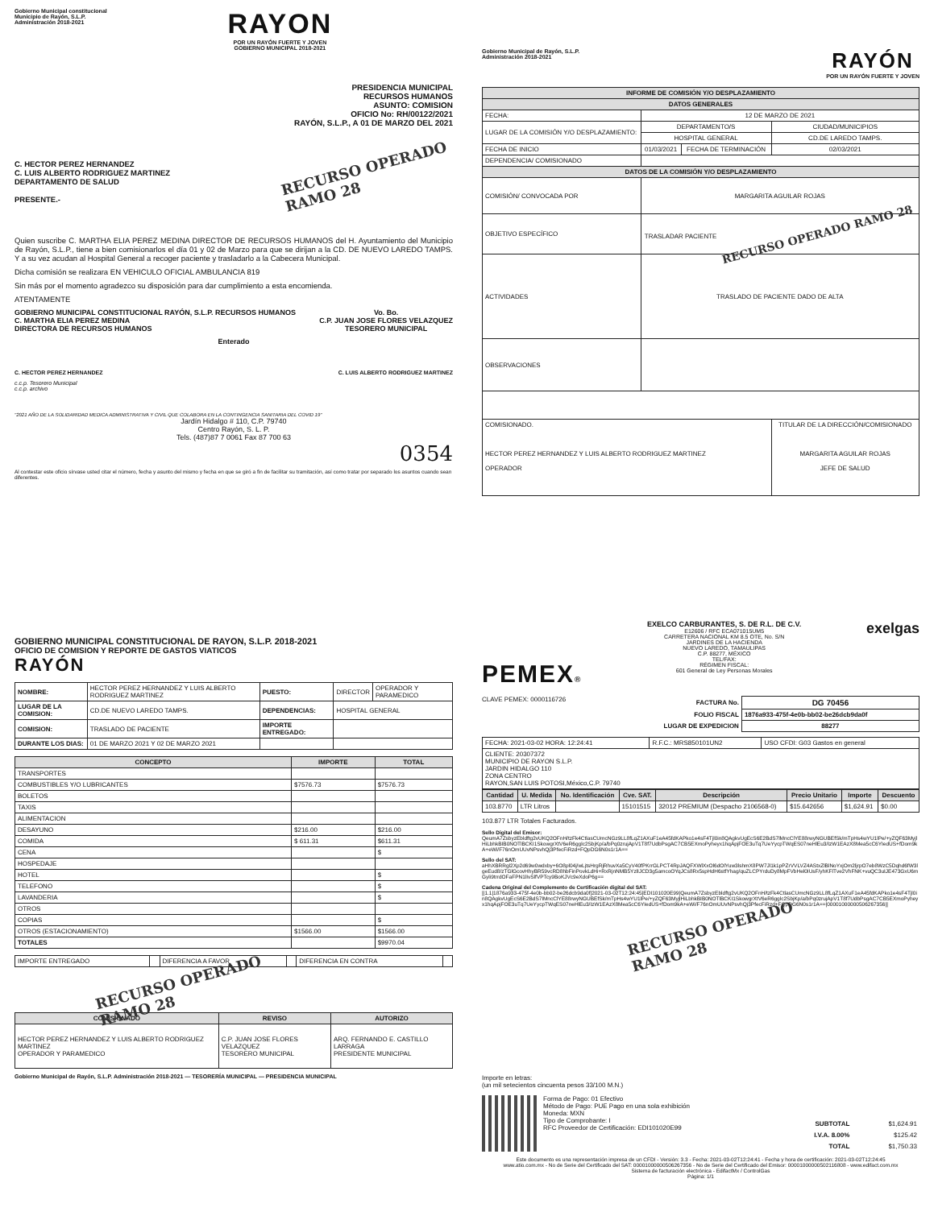Gobierno Municipal constitucional
Municipio de Rayón, S.L.P.
Administración 2018-2021
RAYON
POR UN RAYÓN FUERTE Y JOVEN
GOBIERNO MUNICIPAL 2018-2021
PRESIDENCIA MUNICIPAL
RECURSOS HUMANOS
ASUNTO: COMISION
OFICIO No: RH/00122/2021
RAYÓN, S.L.P., A 01 DE MARZO DEL 2021
C. HECTOR PEREZ HERNANDEZ
C. LUIS ALBERTO RODRIGUEZ MARTINEZ
DEPARTAMENTO DE SALUD
PRESENTE.-
RECURSO OPERADO
RAMO 28
Quien suscribe C. MARTHA ELIA PEREZ MEDINA DIRECTOR DE RECURSOS HUMANOS del H. Ayuntamiento del Municipio de Rayón, S.L.P., tiene a bien comisionarlos el día 01 y 02 de Marzo para que se dirijan a la CD. DE NUEVO LAREDO TAMPS. Y a su vez acudan al Hospital General a recoger paciente y trasladarlo a la Cabecera Municipal.
Dicha comisión se realizara EN VEHICULO OFICIAL AMBULANCIA 819
Sin más por el momento agradezco su disposición para dar cumplimiento a esta encomienda.
ATENTAMENTE
GOBIERNO MUNICIPAL CONSTITUCIONAL RAYÓN, S.L.P. RECURSOS HUMANOS
C. MARTHA ELIA PEREZ MEDINA
DIRECTORA DE RECURSOS HUMANOS
Vo. Bo.
C.P. JUAN JOSE FLORES VELAZQUEZ
TESORERO MUNICIPAL
Enterado
C. HECTOR PEREZ HERNANDEZ C. LUIS ALBERTO RODRIGUEZ MARTINEZ
c.c.p. Tesorero Municipal
c.c.p. archivo
"2021 AÑO DE LA SOLIDARIDAD MEDICA ADMINISTRATIVA Y CIVIL QUE COLABORA EN LA CONTINGENCIA SANITARIA DEL COVID 19"
Jardín Hidalgo # 110, C.P. 79740
Centro Rayón, S. L. P.
Tels. (487)87 7 0061 Fax 87 700 63
0354
Al contestar este oficio sírvase usted citar el número, fecha y asunto del mismo y fecha en que se giró a fin de facilitar su tramitación, así como tratar por separado los asuntos cuando sean diferentes.
Gobierno Municipal de Rayón, S.L.P.
Administración 2018-2021
RAYÓN
POR UN RAYÓN FUERTE Y JOVEN
| INFORME DE COMISIÓN Y/O DESPLAZAMIENTO | | | |
| --- | --- | --- | --- |
| DATOS GENERALES | | | |
| FECHA: | 12 DE MARZO DE 2021 | | |
| LUGAR DE LA COMISIÓN Y/O DESPLAZAMIENTO: | DEPARTAMENTO/S | | CIUDAD/MUNICIPIOS |
| | HOSPITAL GENERAL | | CD.DE LAREDO TAMPS. |
| FECHA DE INICIO | 01/03/2021 | FECHA DE TERMINACIÓN | 02/03/2021 |
| DEPENDENCIA/ COMISIONADO | | | |
| DATOS DE LA COMISIÓN Y/O DESPLAZAMIENTO | | | |
| COMISIÓN/ CONVOCADA POR | MARGARITA AGUILAR ROJAS | | |
| OBJETIVO ESPECÍFICO | TRASLADAR PACIENTE RECURSO OPERADO RAMO 28 | | |
| ACTIVIDADES | TRASLADO DE PACIENTE DADO DE ALTA | | |
| OBSERVACIONES | | | |
| COMISIONADO. HECTOR PEREZ HERNANDEZ Y LUIS ALBERTO RODRIGUEZ MARTINEZ OPERADOR | | | TITULAR DE LA DIRECCIÓN/COMISIONADO MARGARITA AGUILAR ROJAS JEFE DE SALUD |
GOBIERNO MUNICIPAL CONSTITUCIONAL DE RAYON, S.L.P. 2018-2021
OFICIO DE COMISION Y REPORTE DE GASTOS VIATICOS
RAYÓN
| NOMBRE: | HECTOR PEREZ HERNANDEZ Y LUIS ALBERTO RODRIGUEZ MARTINEZ | PUESTO: | DIRECTOR | OPERADOR Y PARAMEDICO |
| LUGAR DE LA COMISION: | CD.DE NUEVO LAREDO TAMPS. | DEPENDENCIAS: | HOSPITAL GENERAL | |
| COMISION: | TRASLADO DE PACIENTE | IMPORTE ENTREGADO: | | |
| DURANTE LOS DIAS: | 01 DE MARZO 2021 Y 02 DE MARZO 2021 | | | |
| CONCEPTO | IMPORTE | TOTAL |
| --- | --- | --- |
| TRANSPORTES | | |
| COMBUSTIBLES Y/O LUBRICANTES | $7576.73 | $7576.73 |
| BOLETOS | | |
| TAXIS | | |
| ALIMENTACION | | |
| DESAYUNO | $216.00 | $216.00 |
| COMIDA | $ 611.31 | $611.31 |
| CENA | | $ |
| HOSPEDAJE | | |
| HOTEL | | $ |
| TELEFONO | | $ |
| LAVANDERIA | | $ |
| OTROS | | |
| COPIAS | | $ |
| OTROS (ESTACIONAMIENTO) | $1566.00 | $1566.00 |
| TOTALES | | $9970.04 |
| IMPORTE ENTREGADO | | DIFERENCIA A FAVOR | | DIFERENCIA EN CONTRA | |
RECURSO OPERADO
RAMO 28
| COMISIONADO | REVISO | AUTORIZO |
| --- | --- | --- |
| HECTOR PEREZ HERNANDEZ Y LUIS ALBERTO RODRIGUEZ MARTINEZ OPERADOR Y PARAMEDICO | C.P. JUAN JOSE FLORES VELAZQUEZ TESORERO MUNICIPAL | ARQ. FERNANDO E. CASTILLO LARRAGA PRESIDENTE MUNICIPAL |
Gobierno Municipal de Rayón, S.L.P. Administración 2018-2021 — TESORERÍA MUNICIPAL — PRESIDENCIA MUNICIPAL
PEMEX®
EXELCO CARBURANTES, S. DE R.L. DE C.V.
E12606 / RFC ECA071015UM5
CARRETERA NACIONAL KM 8.5 OTE, No. S/N
JARDINES DE LA HACIENDA
NUEVO LAREDO, TAMAULIPAS
C.P. 88277, MÉXICO
TEL/FAX:
RÉGIMEN FISCAL:
601 General de Ley Personas Morales
exelgas
CLAVE PEMEX: 0000116726
| FACTURA No. | DG 70456 |
| FOLIO FISCAL | 1876a933-475f-4e0b-bb02-be26dcb9da0f |
| LUGAR DE EXPEDICION | 88277 |
| FECHA: 2021-03-02 HORA: 12:24:41 | R.F.C.: MRS850101UN2 | USO CFDI: G03 Gastos en general |
| CLIENTE: 20307372 MUNICIPIO DE RAYON S.L.P. JARDIN HIDALGO 110 ZONA CENTRO RAYON,SAN LUIS POTOSI,México,C.P. 79740 | | |
| Cantidad | U. Medida | No. Identificación | Cve. SAT. | Descripción | Precio Unitario | Importe | Descuento |
| --- | --- | --- | --- | --- | --- | --- | --- |
| 103.8770 | LTR Litros | | 15101515 | 32012 PREMIUM (Despacho 2106568-0) | $15.642656 | $1,624.91 | $0.00 |
103.877 LTR Totales Facturados.
Sello Digital del Emisor:
QeumA7ZsbyzEbldftg2vUKQ2OFnH/tzFk4CtlasCUmcNGz9LL8fLqZ1AXuF1eA45fdKAPko1e4sF4Tjl0in8QAgkvUgEcS6E2BdS7lMncClYE88rwyNGUBEfSk/mTpHs4wYU1lPe/+yZQF63MyjlHiLbhkBIB0NOTlBCKI1SkowgrXtV6eR6gglc2SbjKp/a/bPq0zrujApV1T8f7UdbPsgAC7CB5EXmoPyheyx1hqApjFOE3uTq7UeYycpTWqES07neHlEu3/IzW1EAzX8Mea5cC6YIedUS+fDom9kA+eWi/F76nOmUUvNPsvhQj3PfecFiRzd+FQpDG6N0s1r1A==
Sello del SAT:
aHhXBRRgl2Xp2d69w0wdxby+6O8pl04j/wLjtsHrgRjRhuvXa5CyV40fPKrrGLPCT4RpJAQFXWlXxOl6dOlYuw3lshmX8PW7Jl1k1pPZrVVLVZ4AStxZlBlNoYxjOm2ljrpO7eb8WzC5Dqhd6fW3lgeEud8/zTGlGcovHhyBR59vcRD8hbFinPovkLdHi+RxRjnNMB5YzlIJCD3g5amcoOYqJCs8Rx5spHdH6stfYhag/quZLCPYrduDy8MpFVbHel0IUsF/yhKFlTve2VhFNK+vuQC3uIJE473GxU6mGyli9trrdOFaFPN1lIvSlfVPTcy9BoKJVc9eXdoP6g==
Cadena Original del Complemento de Certificación digital del SAT:
||1.1|1876a933-475f-4e0b-bb02-be26dcb9da0f|2021-03-02T12:24:45|EDI101020E99|QeumA7ZsbyzEbldftg2vUKQ2OFnH/tzFk4CtlasCUmcNGz9LL8fLqZ1AXuF1eA45fdKAPko1e4sF4Tjl0in8QAgkvUgEcS6E2BdS7lMncClYE88rwyNGUBEfSk/mTpHs4wYU1lPe/+yZQF63MyjlHiLbhkBIB0NOTlBCKI1SkowgrXtV6eR6gglc2SbjKp/a/bPq0zrujApV1T8f7UdbPsgAC7CB5EXmoPyheyx1hqApjFOE3uTq7UeYycpTWqES07neHlEu3/IzW1EAzX8Mea5cC6YIedUS+fDom9kA+eWi/F76nOmUUvNPsvhQj3PfecFiRzd+FQpDG6N0s1r1A==|00001000000506267356||
RECURSO OPERADO
RAMO 28
Importe en letras:
(un mil setecientos cincuenta pesos 33/100 M.N.)
Forma de Pago: 01 Efectivo
Método de Pago: PUE Pago en una sola exhibición
Moneda: MXN
Tipo de Comprobante: I
RFC Proveedor de Certificación: EDI101020E99
| SUBTOTAL | $1,624.91 |
| I.V.A. 8.00% | $125.42 |
| TOTAL | $1,750.33 |
Este documento es una representación impresa de un CFDI - Versión: 3.3 - Fecha: 2021-03-02T12:24:41 - Fecha y hora de certificación: 2021-03-02T12:24:45
www.atio.com.mx - No de Serie del Certificado del SAT: 00001000000506267356 - No de Serie del Certificado del Emisor: 00001000000502116808 - www.edifact.com.mx
Sistema de facturación electrónica - EdifactMx / ControlGas
Página: 1/1